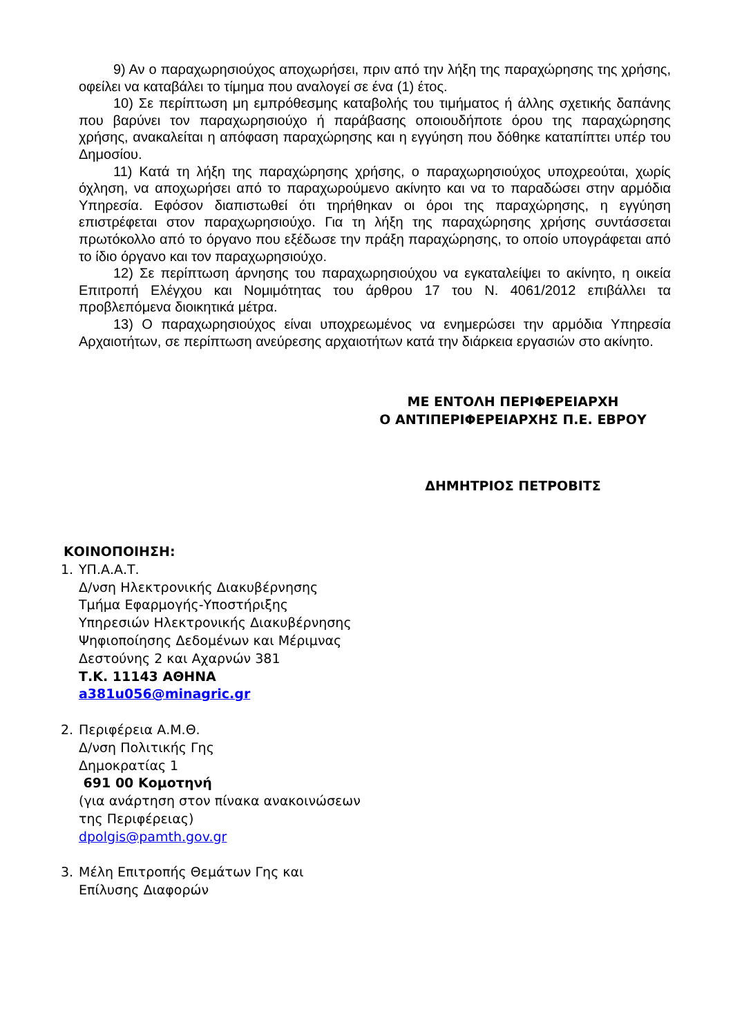9) Αν ο παραχωρησιούχος αποχωρήσει, πριν από την λήξη της παραχώρησης της χρήσης, οφείλει να καταβάλει το τίμημα που αναλογεί σε ένα (1) έτος.
10) Σε περίπτωση μη εμπρόθεσμης καταβολής του τιμήματος ή άλλης σχετικής δαπάνης που βαρύνει τον παραχωρησιούχο ή παράβασης οποιουδήποτε όρου της παραχώρησης χρήσης, ανακαλείται η απόφαση παραχώρησης και η εγγύηση που δόθηκε καταπίπτει υπέρ του Δημοσίου.
11) Κατά τη λήξη της παραχώρησης χρήσης, ο παραχωρησιούχος υποχρεούται, χωρίς όχληση, να αποχωρήσει από το παραχωρούμενο ακίνητο και να το παραδώσει στην αρμόδια Υπηρεσία. Εφόσον διαπιστωθεί ότι τηρήθηκαν οι όροι της παραχώρησης, η εγγύηση επιστρέφεται στον παραχωρησιούχο. Για τη λήξη της παραχώρησης χρήσης συντάσσεται πρωτόκολλο από το όργανο που εξέδωσε την πράξη παραχώρησης, το οποίο υπογράφεται από το ίδιο όργανο και τον παραχωρησιούχο.
12) Σε περίπτωση άρνησης του παραχωρησιούχου να εγκαταλείψει το ακίνητο, η οικεία Επιτροπή Ελέγχου και Νομιμότητας του άρθρου 17 του Ν. 4061/2012 επιβάλλει τα προβλεπόμενα διοικητικά μέτρα.
13) Ο παραχωρησιούχος είναι υποχρεωμένος να ενημερώσει την αρμόδια Υπηρεσία Αρχαιοτήτων, σε περίπτωση ανεύρεσης αρχαιοτήτων κατά την διάρκεια εργασιών στο ακίνητο.
ΜΕ ΕΝΤΟΛΗ ΠΕΡΙΦΕΡΕΙΑΡΧΗ
Ο ΑΝΤΙΠΕΡΙΦΕΡΕΙΑΡΧΗΣ Π.Ε. ΕΒΡΟΥ
ΔΗΜΗΤΡΙΟΣ ΠΕΤΡΟΒΙΤΣ
ΚΟΙΝΟΠΟΙΗΣΗ:
1. ΥΠ.Α.Α.Τ.
Δ/νση Ηλεκτρονικής Διακυβέρνησης
Τμήμα Εφαρμογής-Υποστήριξης
Υπηρεσιών Ηλεκτρονικής Διακυβέρνησης
Ψηφιοποίησης Δεδομένων και Μέριμνας
Δεστούνης 2 και Αχαρνών 381
Τ.Κ. 11143 ΑΘΗΝΑ
a381u056@minagric.gr
2. Περιφέρεια Α.Μ.Θ.
Δ/νση Πολιτικής Γης
Δημοκρατίας 1
691 00 Κομοτηνή
(για ανάρτηση στον πίνακα ανακοινώσεων
της Περιφέρειας)
dpolgis@pamth.gov.gr
3. Μέλη Επιτροπής Θεμάτων Γης και
Επίλυσης Διαφορών